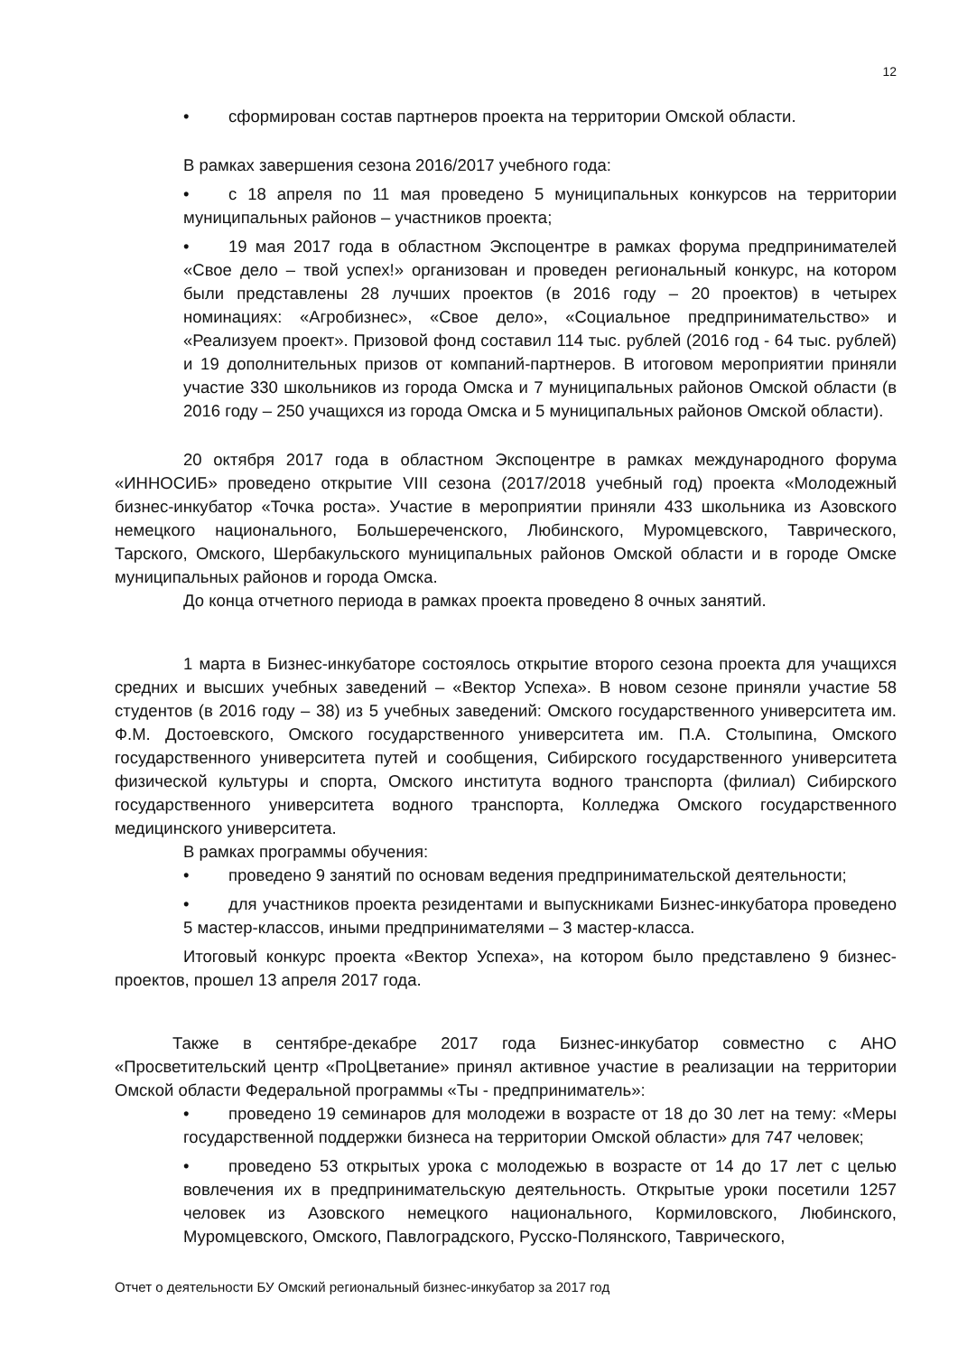12
• сформирован состав партнеров проекта на территории Омской области.
В рамках завершения сезона 2016/2017 учебного года:
• с 18 апреля по 11 мая проведено 5 муниципальных конкурсов на территории муниципальных районов – участников проекта;
• 19 мая 2017 года в областном Экспоцентре в рамках форума предпринимателей «Свое дело – твой успех!» организован и проведен региональный конкурс, на котором были представлены 28 лучших проектов (в 2016 году – 20 проектов) в четырех номинациях: «Агробизнес», «Свое дело», «Социальное предпринимательство» и «Реализуем проект». Призовой фонд составил 114 тыс. рублей (2016 год - 64 тыс. рублей) и 19 дополнительных призов от компаний-партнеров. В итоговом мероприятии приняли участие 330 школьников из города Омска и 7 муниципальных районов Омской области (в 2016 году – 250 учащихся из города Омска и 5 муниципальных районов Омской области).
20 октября 2017 года в областном Экспоцентре в рамках международного форума «ИННОСИБ» проведено открытие VIII сезона (2017/2018 учебный год) проекта «Молодежный бизнес-инкубатор «Точка роста». Участие в мероприятии приняли 433 школьника из Азовского немецкого национального, Большереченского, Любинского, Муромцевского, Таврического, Тарского, Омского, Шербакульского муниципальных районов Омской области и в городе Омске муниципальных районов и города Омска.
До конца отчетного периода в рамках проекта проведено 8 очных занятий.
1 марта в Бизнес-инкубаторе состоялось открытие второго сезона проекта для учащихся средних и высших учебных заведений – «Вектор Успеха». В новом сезоне приняли участие 58 студентов (в 2016 году – 38) из 5 учебных заведений: Омского государственного университета им. Ф.М. Достоевского, Омского государственного университета им. П.А. Столыпина, Омского государственного университета путей и сообщения, Сибирского государственного университета физической культуры и спорта, Омского института водного транспорта (филиал) Сибирского государственного университета водного транспорта, Колледжа Омского государственного медицинского университета.
В рамках программы обучения:
• проведено 9 занятий по основам ведения предпринимательской деятельности;
• для участников проекта резидентами и выпускниками Бизнес-инкубатора проведено 5 мастер-классов, иными предпринимателями – 3 мастер-класса.
Итоговый конкурс проекта «Вектор Успеха», на котором было представлено 9 бизнес-проектов, прошел 13 апреля 2017 года.
Также в сентябре-декабре 2017 года Бизнес-инкубатор совместно с АНО «Просветительский центр «ПроЦветание» принял активное участие в реализации на территории Омской области Федеральной программы «Ты - предприниматель»:
• проведено 19 семинаров для молодежи в возрасте от 18 до 30 лет на тему: «Меры государственной поддержки бизнеса на территории Омской области» для 747 человек;
• проведено 53 открытых урока с молодежью в возрасте от 14 до 17 лет с целью вовлечения их в предпринимательскую деятельность. Открытые уроки посетили 1257 человек из Азовского немецкого национального, Кормиловского, Любинского, Муромцевского, Омского, Павлоградского, Русско-Полянского, Таврического,
Отчет о деятельности БУ Омский региональный бизнес-инкубатор за 2017 год